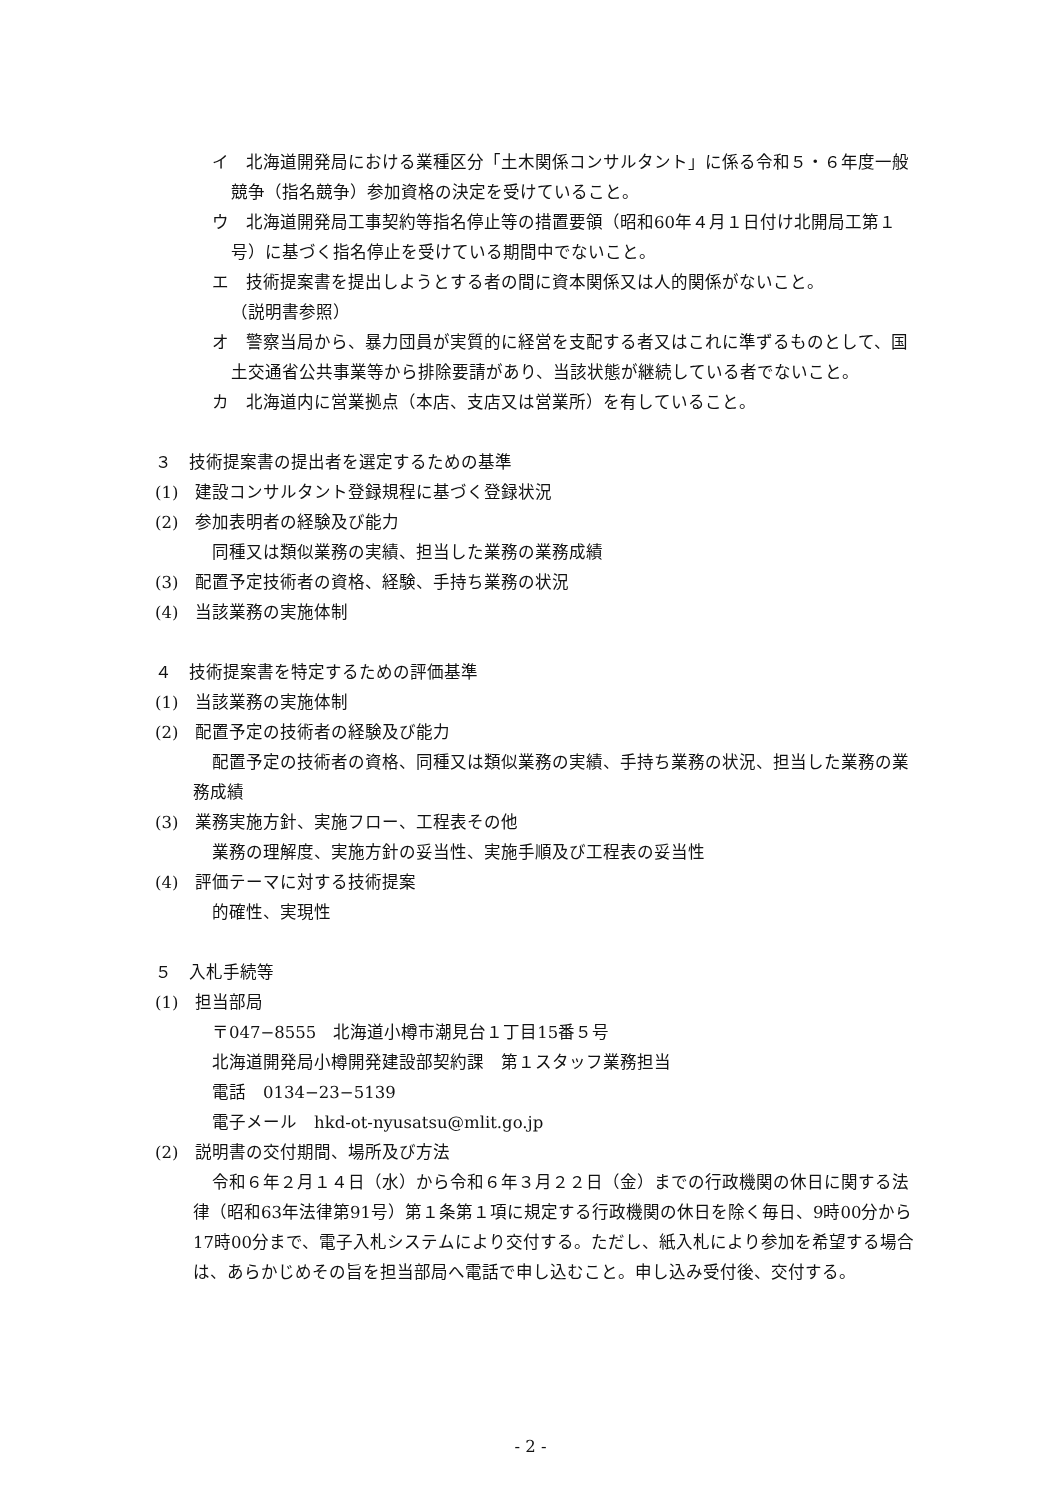イ　北海道開発局における業種区分「土木関係コンサルタント」に係る令和５・６年度一般競争（指名競争）参加資格の決定を受けていること。
ウ　北海道開発局工事契約等指名停止等の措置要領（昭和60年４月１日付け北開局工第１号）に基づく指名停止を受けている期間中でないこと。
エ　技術提案書を提出しようとする者の間に資本関係又は人的関係がないこと。
（説明書参照）
オ　警察当局から、暴力団員が実質的に経営を支配する者又はこれに準ずるものとして、国土交通省公共事業等から排除要請があり、当該状態が継続している者でないこと。
カ　北海道内に営業拠点（本店、支店又は営業所）を有していること。
３　技術提案書の提出者を選定するための基準
(1)　建設コンサルタント登録規程に基づく登録状況
(2)　参加表明者の経験及び能力
同種又は類似業務の実績、担当した業務の業務成績
(3)　配置予定技術者の資格、経験、手持ち業務の状況
(4)　当該業務の実施体制
４　技術提案書を特定するための評価基準
(1)　当該業務の実施体制
(2)　配置予定の技術者の経験及び能力
配置予定の技術者の資格、同種又は類似業務の実績、手持ち業務の状況、担当した業務の業務成績
(3)　業務実施方針、実施フロー、工程表その他
業務の理解度、実施方針の妥当性、実施手順及び工程表の妥当性
(4)　評価テーマに対する技術提案
的確性、実現性
５　入札手続等
(1)　担当部局
〒047−8555　北海道小樽市潮見台１丁目15番５号
北海道開発局小樽開発建設部契約課　第１スタッフ業務担当
電話　0134−23−5139
電子メール　hkd-ot-nyusatsu@mlit.go.jp
(2)　説明書の交付期間、場所及び方法
令和６年２月１４日（水）から令和６年３月２２日（金）までの行政機関の休日に関する法律（昭和63年法律第91号）第１条第１項に規定する行政機関の休日を除く毎日、9時00分から17時00分まで、電子入札システムにより交付する。ただし、紙入札により参加を希望する場合は、あらかじめその旨を担当部局へ電話で申し込むこと。申し込み受付後、交付する。
- 2 -